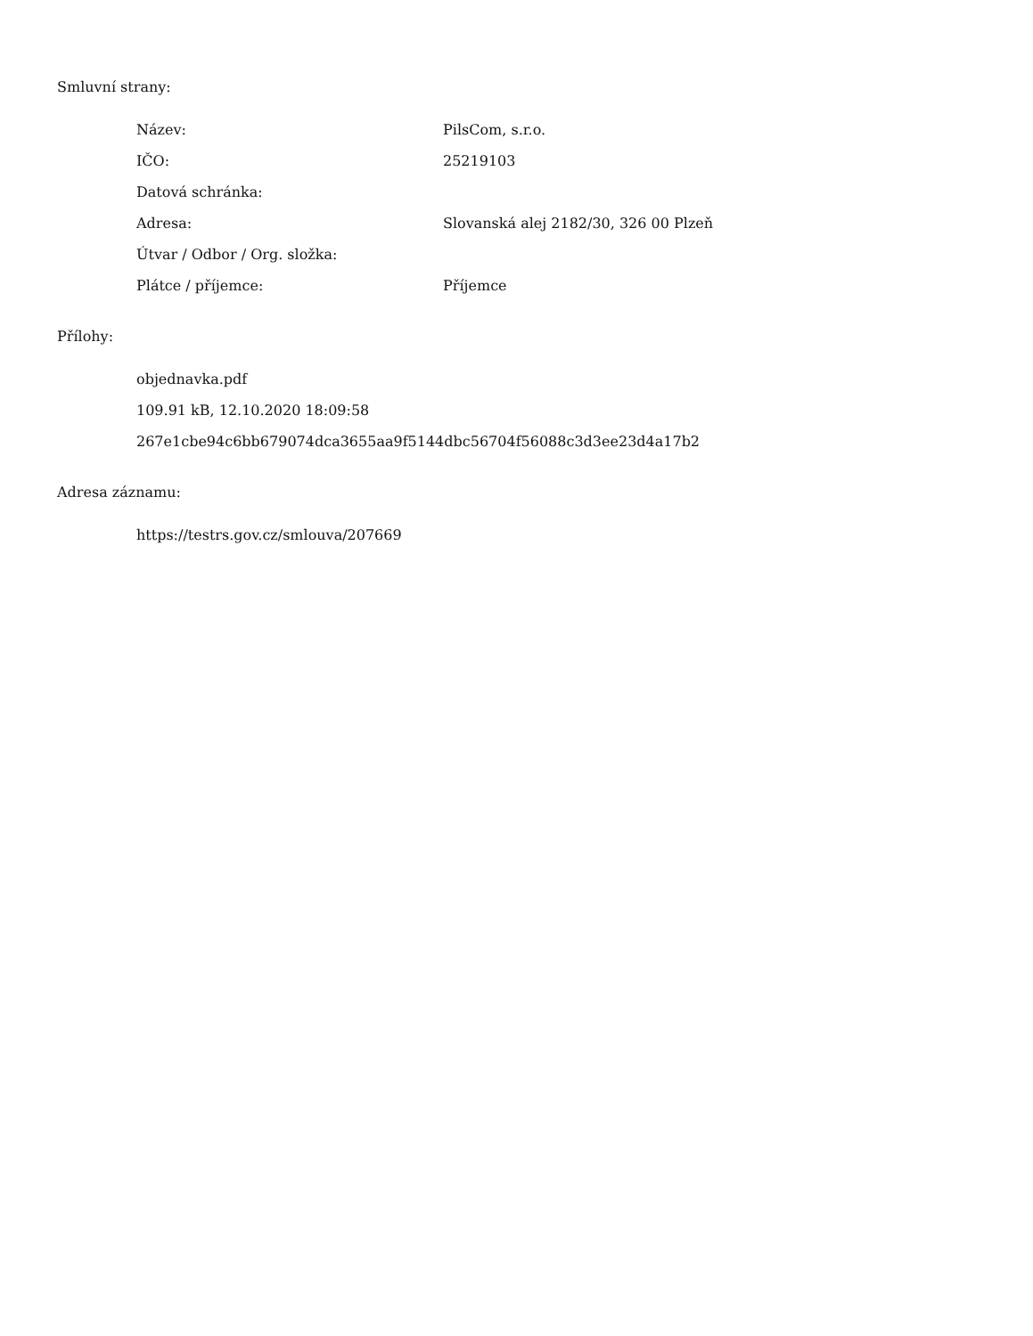Smluvní strany:
| Název: | PilsCom, s.r.o. |
| IČO: | 25219103 |
| Datová schránka: | |
| Adresa: | Slovanská alej 2182/30, 326 00 Plzeň |
| Útvar / Odbor / Org. složka: | |
| Plátce / příjemce: | Příjemce |
Přílohy:
objednavka.pdf
109.91 kB, 12.10.2020 18:09:58
267e1cbe94c6bb679074dca3655aa9f5144dbc56704f56088c3d3ee23d4a17b2
Adresa záznamu:
https://testrs.gov.cz/smlouva/207669